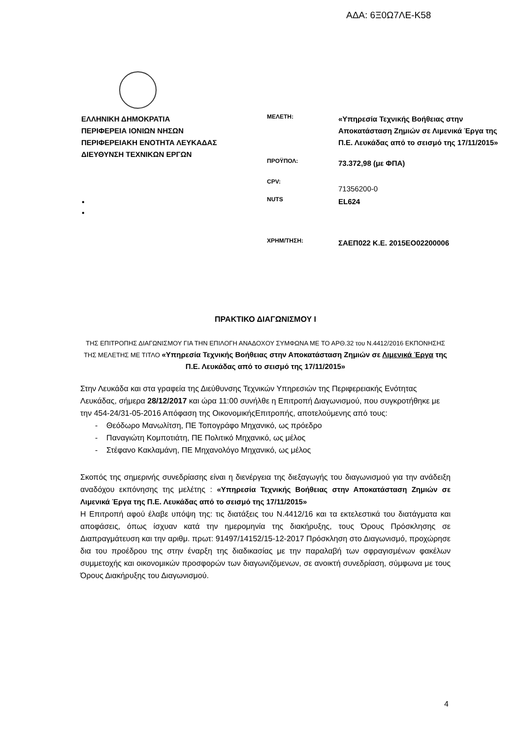ΑΔΑ: 6Ξ0Ω7ΛΕ-Κ58
ΕΛΛΗΝΙΚΗ ΔΗΜΟΚΡΑΤΙΑ
ΠΕΡΙΦΕΡΕΙΑ ΙΟΝΙΩΝ ΝΗΣΩΝ
ΠΕΡΙΦΕΡΕΙΑΚΗ ΕΝΟΤΗΤΑ ΛΕΥΚΑΔΑΣ
ΔΙΕΥΘΥΝΣΗ ΤΕΧΝΙΚΩΝ ΕΡΓΩΝ
ΜΕΛΕΤΗ:
«Υπηρεσία Τεχνικής Βοήθειας στην Αποκατάσταση Ζημιών σε Λιμενικά Έργα της Π.Ε. Λευκάδας από το σεισμό της 17/11/2015»
ΠΡΟΫΠΟΛ:
73.372,98 (με ΦΠΑ)
CPV:
71356200-0
NUTS
EL624
ΧΡΗΜ/ΤΗΣΗ:
ΣΑΕΠ022 Κ.Ε. 2015ΕΟ02200006
•
•
ΠΡΑΚΤΙΚΟ ΔΙΑΓΩΝΙΣΜΟΥ Ι
ΤΗΣ ΕΠΙΤΡΟΠΗΣ ΔΙΑΓΩΝΙΣΜΟΥ ΓΙΑ ΤΗΝ ΕΠΙΛΟΓΗ ΑΝΑΔΟΧΟΥ ΣΥΜΦΩΝΑ ΜΕ ΤΟ ΑΡΘ.32 του Ν.4412/2016 ΕΚΠΟΝΗΣΗΣ ΤΗΣ ΜΕΛΕΤΗΣ ΜΕ ΤΙΤΛΟ «Υπηρεσία Τεχνικής Βοήθειας στην Αποκατάσταση Ζημιών σε Λιμενικά Έργα της Π.Ε. Λευκάδας από το σεισμό της 17/11/2015»
Στην Λευκάδα και στα γραφεία της Διεύθυνσης Τεχνικών Υπηρεσιών της Περιφερειακής Ενότητας Λευκάδας, σήμερα 28/12/2017 και ώρα 11:00 συνήλθε η Επιτροπή Διαγωνισμού, που συγκροτήθηκε με την 454-24/31-05-2016 Απόφαση της ΟικονομικήςΕπιτροπής, αποτελούμενης από τους:
- Θεόδωρο Μανωλίτση, ΠΕ Τοπογράφο Μηχανικό, ως πρόεδρο
- Παναγιώτη Κομποτιάτη, ΠΕ Πολιτικό Μηχανικό, ως μέλος
- Στέφανο Κακλαμάνη, ΠΕ Μηχανολόγο Μηχανικό, ως μέλος
Σκοπός της σημερινής συνεδρίασης είναι η διενέργεια της διεξαγωγής του διαγωνισμού για την ανάδειξη αναδόχου εκπόνησης της μελέτης : «Υπηρεσία Τεχνικής Βοήθειας στην Αποκατάσταση Ζημιών σε Λιμενικά Έργα της Π.Ε. Λευκάδας από το σεισμό της 17/11/2015»
Η Επιτροπή αφού έλαβε υπόψη της: τις διατάξεις του Ν.4412/16 και τα εκτελεστικά του διατάγματα και αποφάσεις, όπως ίσχυαν κατά την ημερομηνία της διακήρυξης, τους Όρους Πρόσκλησης σε Διαπραγμάτευση και την αριθμ. πρωτ: 91497/14152/15-12-2017 Πρόσκληση στο Διαγωνισμό, προχώρησε δια του προέδρου της στην έναρξη της διαδικασίας με την παραλαβή των σφραγισμένων φακέλων συμμετοχής και οικονομικών προσφορών των διαγωνιζόμενων, σε ανοικτή συνεδρίαση, σύμφωνα με τους Όρους Διακήρυξης του Διαγωνισμού.
4